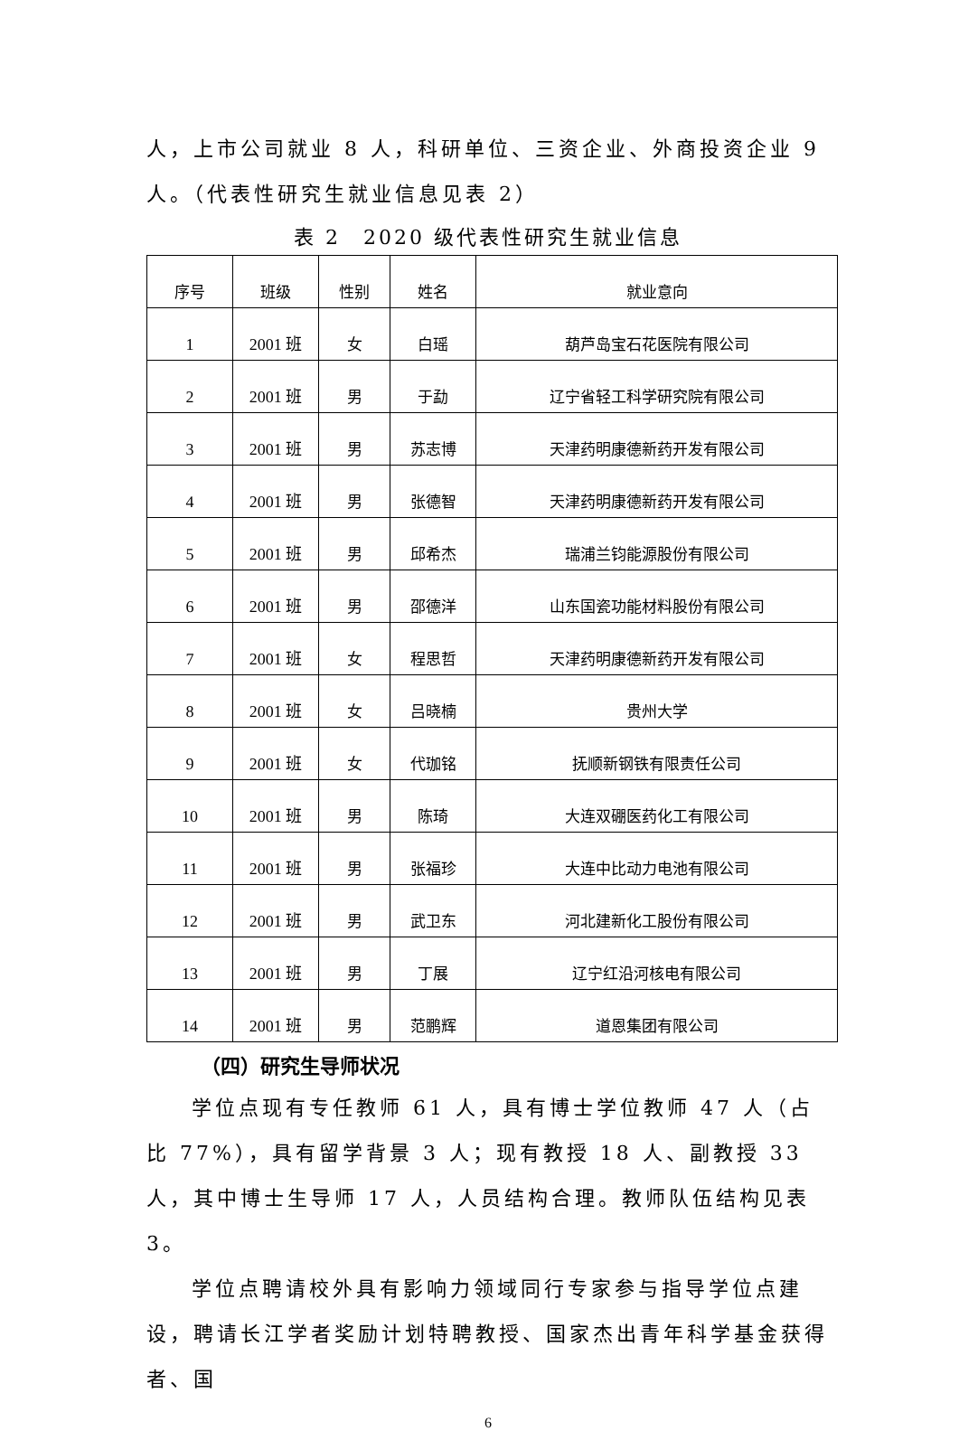人，上市公司就业 8 人，科研单位、三资企业、外商投资企业 9 人。（代表性研究生就业信息见表 2）
表 2　2020 级代表性研究生就业信息
| 序号 | 班级 | 性别 | 姓名 | 就业意向 |
| --- | --- | --- | --- | --- |
| 1 | 2001 班 | 女 | 白瑶 | 葫芦岛宝石花医院有限公司 |
| 2 | 2001 班 | 男 | 于勐 | 辽宁省轻工科学研究院有限公司 |
| 3 | 2001 班 | 男 | 苏志博 | 天津药明康德新药开发有限公司 |
| 4 | 2001 班 | 男 | 张德智 | 天津药明康德新药开发有限公司 |
| 5 | 2001 班 | 男 | 邱希杰 | 瑞浦兰钧能源股份有限公司 |
| 6 | 2001 班 | 男 | 邵德洋 | 山东国瓷功能材料股份有限公司 |
| 7 | 2001 班 | 女 | 程思哲 | 天津药明康德新药开发有限公司 |
| 8 | 2001 班 | 女 | 吕晓楠 | 贵州大学 |
| 9 | 2001 班 | 女 | 代珈铭 | 抚顺新钢铁有限责任公司 |
| 10 | 2001 班 | 男 | 陈琦 | 大连双硼医药化工有限公司 |
| 11 | 2001 班 | 男 | 张福珍 | 大连中比动力电池有限公司 |
| 12 | 2001 班 | 男 | 武卫东 | 河北建新化工股份有限公司 |
| 13 | 2001 班 | 男 | 丁展 | 辽宁红沿河核电有限公司 |
| 14 | 2001 班 | 男 | 范鹏辉 | 道恩集团有限公司 |
（四）研究生导师状况
学位点现有专任教师 61 人，具有博士学位教师 47 人（占比 77%），具有留学背景 3 人；现有教授 18 人、副教授 33 人，其中博士生导师 17 人，人员结构合理。教师队伍结构见表 3。
学位点聘请校外具有影响力领域同行专家参与指导学位点建设，聘请长江学者奖励计划特聘教授、国家杰出青年科学基金获得者、国
6